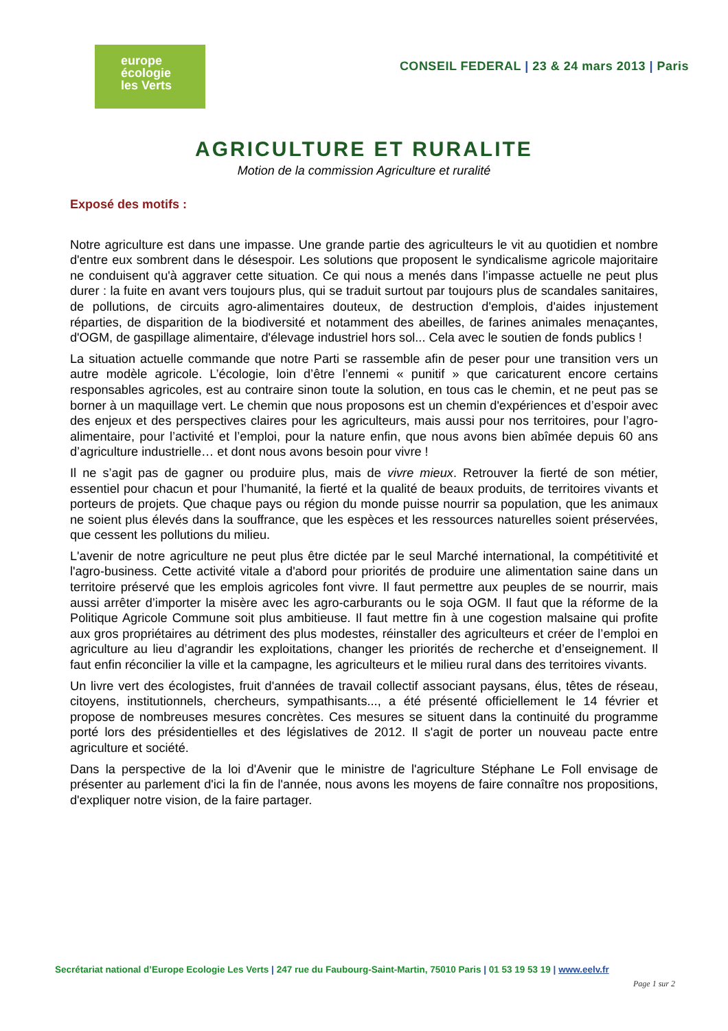europe
écologie
les Verts
CONSEIL FEDERAL | 23 & 24 mars 2013 | Paris
AGRICULTURE ET RURALITE
Motion de la commission Agriculture et ruralité
Exposé des motifs :
Notre agriculture est dans une impasse. Une grande partie des agriculteurs le vit au quotidien et nombre d'entre eux sombrent dans le désespoir. Les solutions que proposent le syndicalisme agricole majoritaire ne conduisent qu'à aggraver cette situation. Ce qui nous a menés dans l’impasse actuelle ne peut plus durer : la fuite en avant vers toujours plus, qui se traduit surtout par toujours plus de scandales sanitaires, de pollutions, de circuits agro-alimentaires douteux, de destruction d'emplois, d'aides injustement réparties, de disparition de la biodiversité et notamment des abeilles, de farines animales menaçantes, d'OGM, de gaspillage alimentaire, d'élevage industriel hors sol... Cela avec le soutien de fonds publics !
La situation actuelle commande que notre Parti se rassemble afin de peser pour une transition vers un autre modèle agricole. L’écologie, loin d’être l’ennemi « punitif » que caricaturent encore certains responsables agricoles, est au contraire sinon toute la solution, en tous cas le chemin, et ne peut pas se borner à un maquillage vert. Le chemin que nous proposons est un chemin d'expériences et d’espoir avec des enjeux et des perspectives claires pour les agriculteurs, mais aussi pour nos territoires, pour l’agro-alimentaire, pour l’activité et l’emploi, pour la nature enfin, que nous avons bien abîmée depuis 60 ans d’agriculture industrielle… et dont nous avons besoin pour vivre !
Il ne s’agit pas de gagner ou produire plus, mais de vivre mieux. Retrouver la fierté de son métier, essentiel pour chacun et pour l’humanité, la fierté et la qualité de beaux produits, de territoires vivants et porteurs de projets. Que chaque pays ou région du monde puisse nourrir sa population, que les animaux ne soient plus élevés dans la souffrance, que les espèces et les ressources naturelles soient préservées, que cessent les pollutions du milieu.
L'avenir de notre agriculture ne peut plus être dictée par le seul Marché international, la compétitivité et l'agro-business. Cette activité vitale a d'abord pour priorités de produire une alimentation saine dans un territoire préservé que les emplois agricoles font vivre. Il faut permettre aux peuples de se nourrir, mais aussi arrêter d’importer la misère avec les agro-carburants ou le soja OGM. Il faut que la réforme de la Politique Agricole Commune soit plus ambitieuse. Il faut mettre fin à une cogestion malsaine qui profite aux gros propriétaires au détriment des plus modestes, réinstaller des agriculteurs et créer de l’emploi en agriculture au lieu d’agrandir les exploitations, changer les priorités de recherche et d’enseignement. Il faut enfin réconcilier la ville et la campagne, les agriculteurs et le milieu rural dans des territoires vivants.
Un livre vert des écologistes, fruit d'années de travail collectif associant paysans, élus, têtes de réseau, citoyens, institutionnels, chercheurs, sympathisants..., a été présenté officiellement le 14 février et propose de nombreuses mesures concrètes. Ces mesures se situent dans la continuité du programme porté lors des présidentielles et des législatives de 2012. Il s'agit de porter un nouveau pacte entre agriculture et société.
Dans la perspective de la loi d'Avenir que le ministre de l'agriculture Stéphane Le Foll envisage de présenter au parlement d'ici la fin de l'année, nous avons les moyens de faire connaître nos propositions, d'expliquer notre vision, de la faire partager.
Secrétariat national d’Europe Ecologie Les Verts | 247 rue du Faubourg-Saint-Martin, 75010 Paris | 01 53 19 53 19 | www.eelv.fr
Page 1 sur 2